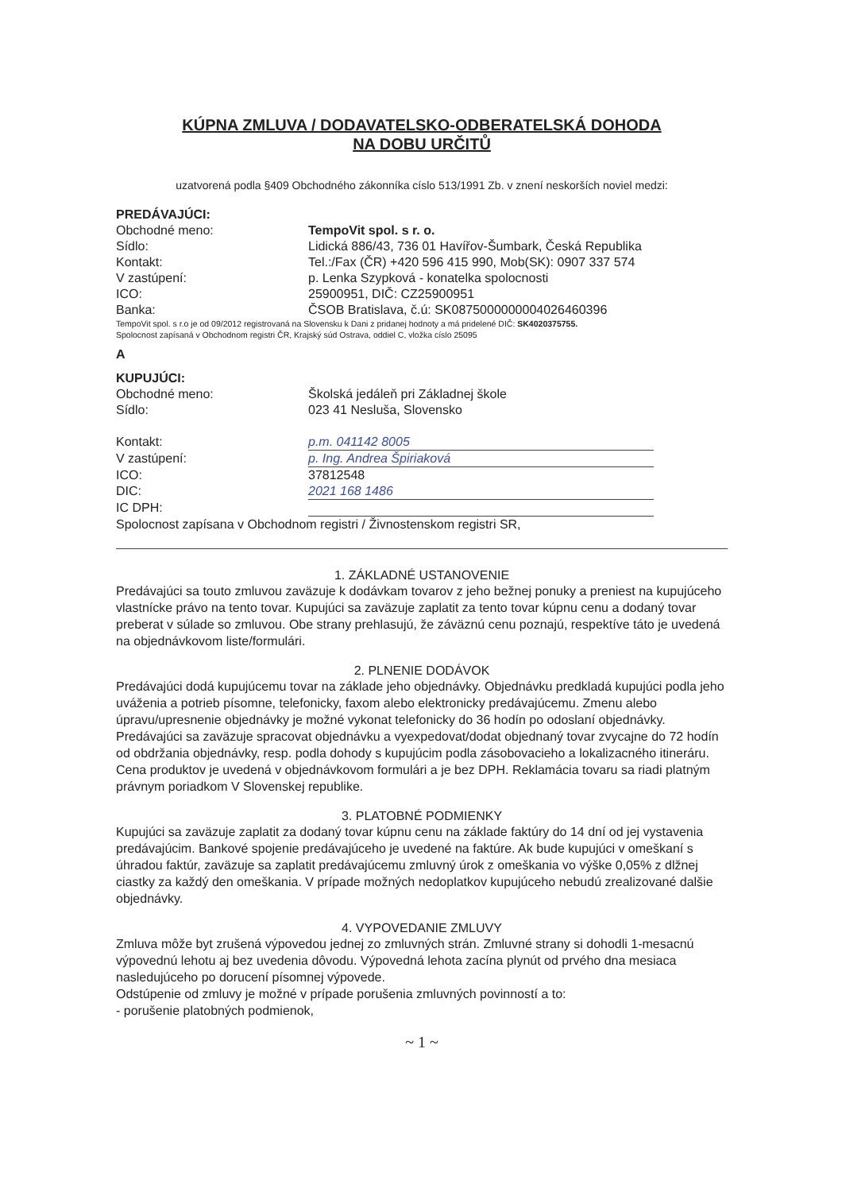KÚPNA ZMLUVA / DODAVATELSKO-ODBERATELSKÁ DOHODA
NA DOBU URČITŮ
uzatvorená podla §409 Obchodného zákonníka císlo 513/1991 Zb. v znení neskorších noviel medzi:
PREDÁVAJÚCI:
Obchodné meno: TempoVit spol. s r. o.
Sídlo: Lidická 886/43, 736 01 Havířov-Šumbark, Česká Republika
Kontakt: Tel.:/Fax (ČR) +420 596 415 990, Mob(SK): 0907 337 574
V zastúpení: p. Lenka Szypková - konatelka spolocnosti
ICO: 25900951, DIČ: CZ25900951
Banka: ČSOB Bratislava, č.ú: SK0875000000004026460396
TempoVit spol. s r.o je od 09/2012 registrovaná na Slovensku k Dani z pridanej hodnoty a má pridelené DIČ: SK4020375755.
Spolocnost zapísaná v Obchodnom registri ČR, Krajský súd Ostrava, oddiel C, vložka císlo 25095
A
KUPUJÚCI:
Obchodné meno: Školská jedáleň pri Základnej škole
Sídlo: 023 41 Nesluša, Slovensko
Kontakt: p.m. 041142 8005
V zastúpení: p. Ing. Andrea Špiriaková
ICO: 37812548
DIC: 2021 168 1486
IC DPH:
Spolocnost zapísana v Obchodnom registri / Živnostenskom registri SR,
1. ZÁKLADNÉ USTANOVENIE
Predávajúci sa touto zmluvou zaväzuje k dodávkam tovarov z jeho bežnej ponuky a preniest na kupujúceho vlastnícke právo na tento tovar. Kupujúci sa zaväzuje zaplatit za tento tovar kúpnu cenu a dodaný tovar preberat v súlade so zmluvou. Obe strany prehlasujú, že záväznú cenu poznajú, respektíve táto je uvedená na objednávkovom liste/formulári.
2. PLNENIE DODÁVOK
Predávajúci dodá kupujúcemu tovar na základe jeho objednávky. Objednávku predkladá kupujúci podla jeho uváženia a potrieb písomne, telefonicky, faxom alebo elektronicky predávajúcemu. Zmenu alebo úpravu/upresnenie objednávky je možné vykonat telefonicky do 36 hodín po odoslaní objednávky. Predávajúci sa zaväzuje spracovat objednávku a vyexpedovat/dodat objednaný tovar zvycajne do 72 hodín od obdržania objednávky, resp. podla dohody s kupujúcim podla zásobovacieho a lokalizacného itineráru. Cena produktov je uvedená v objednávkovom formulári a je bez DPH. Reklamácia tovaru sa riadi platným právnym poriadkom V Slovenskej republike.
3. PLATOBNÉ PODMIENKY
Kupujúci sa zaväzuje zaplatit za dodaný tovar kúpnu cenu na základe faktúry do 14 dní od jej vystavenia predávajúcim. Bankové spojenie predávajúceho je uvedené na faktúre. Ak bude kupujúci v omeškaní s úhradou faktúr, zaväzuje sa zaplatit predávajúcemu zmluvný úrok z omeškania vo výške 0,05% z dlžnej ciastky za každý den omeškania. V prípade možných nedoplatkov kupujúceho nebudú zrealizované dalšie objednávky.
4. VYPOVEDANIE ZMLUVY
Zmluva môže byt zrušená výpovedou jednej zo zmluvných strán. Zmluvné strany si dohodli 1-mesacnú výpovednú lehotu aj bez uvedenia dôvodu. Výpovedná lehota zacína plynút od prvého dna mesiaca nasledujúceho po dorucení písomnej výpovede.
Odstúpenie od zmluvy je možné v prípade porušenia zmluvných povinností a to:
- porušenie platobných podmienok,
~ 1 ~